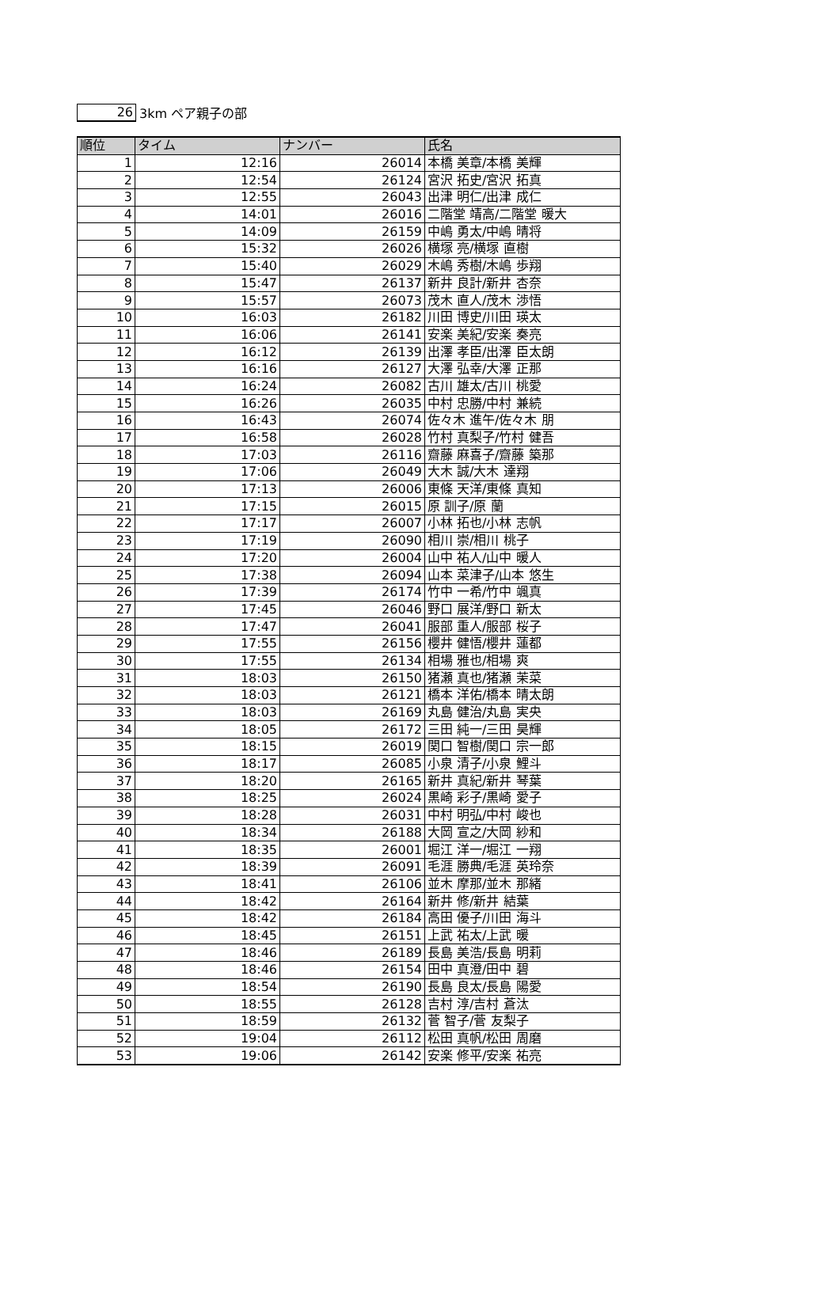26
3km ペア親子の部
| 順位 | タイム | ナンバー | 氏名 |
| --- | --- | --- | --- |
| 1 | 12:16 | 26014 | 本橋 美章/本橋 美輝 |
| 2 | 12:54 | 26124 | 宮沢 拓史/宮沢 拓真 |
| 3 | 12:55 | 26043 | 出津 明仁/出津 成仁 |
| 4 | 14:01 | 26016 | 二階堂 靖高/二階堂 暖大 |
| 5 | 14:09 | 26159 | 中嶋 勇太/中嶋 晴将 |
| 6 | 15:32 | 26026 | 横塚 亮/横塚 直樹 |
| 7 | 15:40 | 26029 | 木嶋 秀樹/木嶋 歩翔 |
| 8 | 15:47 | 26137 | 新井 良計/新井 杏奈 |
| 9 | 15:57 | 26073 | 茂木 直人/茂木 渉悟 |
| 10 | 16:03 | 26182 | 川田 博史/川田 瑛太 |
| 11 | 16:06 | 26141 | 安楽 美紀/安楽 奏亮 |
| 12 | 16:12 | 26139 | 出澤 孝臣/出澤 臣太朗 |
| 13 | 16:16 | 26127 | 大澤 弘幸/大澤 正那 |
| 14 | 16:24 | 26082 | 古川 雄太/古川 桃愛 |
| 15 | 16:26 | 26035 | 中村 忠勝/中村 兼続 |
| 16 | 16:43 | 26074 | 佐々木 進午/佐々木 朋 |
| 17 | 16:58 | 26028 | 竹村 真梨子/竹村 健吾 |
| 18 | 17:03 | 26116 | 齋藤 麻喜子/齋藤 築那 |
| 19 | 17:06 | 26049 | 大木 誠/大木 達翔 |
| 20 | 17:13 | 26006 | 東條 天洋/東條 真知 |
| 21 | 17:15 | 26015 | 原 訓子/原 蘭 |
| 22 | 17:17 | 26007 | 小林 拓也/小林 志帆 |
| 23 | 17:19 | 26090 | 相川 崇/相川 桃子 |
| 24 | 17:20 | 26004 | 山中 祐人/山中 暖人 |
| 25 | 17:38 | 26094 | 山本 菜津子/山本 悠生 |
| 26 | 17:39 | 26174 | 竹中 一希/竹中 颯真 |
| 27 | 17:45 | 26046 | 野口 展洋/野口 新太 |
| 28 | 17:47 | 26041 | 服部 重人/服部 桜子 |
| 29 | 17:55 | 26156 | 櫻井 健悟/櫻井 蓮都 |
| 30 | 17:55 | 26134 | 相場 雅也/相場 爽 |
| 31 | 18:03 | 26150 | 猪瀬 真也/猪瀬 茉菜 |
| 32 | 18:03 | 26121 | 橋本 洋佑/橋本 晴太朗 |
| 33 | 18:03 | 26169 | 丸島 健治/丸島 実央 |
| 34 | 18:05 | 26172 | 三田 純一/三田 昊輝 |
| 35 | 18:15 | 26019 | 関口 智樹/関口 宗一郎 |
| 36 | 18:17 | 26085 | 小泉 清子/小泉 鯉斗 |
| 37 | 18:20 | 26165 | 新井 真紀/新井 琴葉 |
| 38 | 18:25 | 26024 | 黒崎 彩子/黒崎 愛子 |
| 39 | 18:28 | 26031 | 中村 明弘/中村 峻也 |
| 40 | 18:34 | 26188 | 大岡 宣之/大岡 紗和 |
| 41 | 18:35 | 26001 | 堀江 洋一/堀江 一翔 |
| 42 | 18:39 | 26091 | 毛涯 勝典/毛涯 英玲奈 |
| 43 | 18:41 | 26106 | 並木 摩那/並木 那緒 |
| 44 | 18:42 | 26164 | 新井 修/新井 結葉 |
| 45 | 18:42 | 26184 | 高田 優子/川田 海斗 |
| 46 | 18:45 | 26151 | 上武 祐太/上武 暖 |
| 47 | 18:46 | 26189 | 長島 美浩/長島 明莉 |
| 48 | 18:46 | 26154 | 田中 真澄/田中 碧 |
| 49 | 18:54 | 26190 | 長島 良太/長島 陽愛 |
| 50 | 18:55 | 26128 | 吉村 淳/吉村 蒼汰 |
| 51 | 18:59 | 26132 | 菅 智子/菅 友梨子 |
| 52 | 19:04 | 26112 | 松田 真帆/松田 周磨 |
| 53 | 19:06 | 26142 | 安楽 修平/安楽 祐亮 |